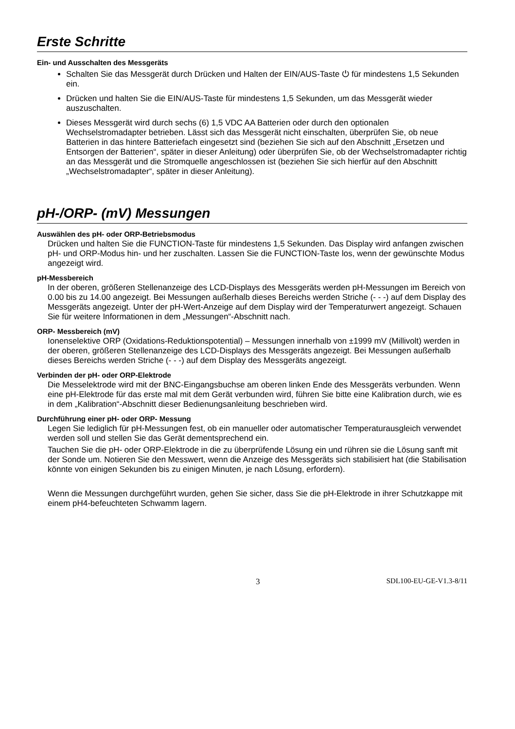Erste Schritte
Ein- und Ausschalten des Messgeräts
Schalten Sie das Messgerät durch Drücken und Halten der EIN/AUS-Taste ⏻ für mindestens 1,5 Sekunden ein.
Drücken und halten Sie die EIN/AUS-Taste für mindestens 1,5 Sekunden, um das Messgerät wieder auszuschalten.
Dieses Messgerät wird durch sechs (6) 1,5 VDC AA Batterien oder durch den optionalen Wechselstromadapter betrieben. Lässt sich das Messgerät nicht einschalten, überprüfen Sie, ob neue Batterien in das hintere Batteriefach eingesetzt sind (beziehen Sie sich auf den Abschnitt „Ersetzen und Entsorgen der Batterien“, später in dieser Anleitung) oder überprüfen Sie, ob der Wechselstromadapter richtig an das Messgerät und die Stromquelle angeschlossen ist (beziehen Sie sich hierfür auf den Abschnitt „Wechselstromadapter“, später in dieser Anleitung).
pH-/ORP- (mV) Messungen
Auswählen des pH- oder ORP-Betriebsmodus
Drücken und halten Sie die FUNCTION-Taste für mindestens 1,5 Sekunden. Das Display wird anfangen zwischen pH- und ORP-Modus hin- und her zuschalten. Lassen Sie die FUNCTION-Taste los, wenn der gewünschte Modus angezeigt wird.
pH-Messbereich
In der oberen, größeren Stellenanzeige des LCD-Displays des Messgeräts werden pH-Messungen im Bereich von 0.00 bis zu 14.00 angezeigt. Bei Messungen außerhalb dieses Bereichs werden Striche (- - -) auf dem Display des Messgeräts angezeigt. Unter der pH-Wert-Anzeige auf dem Display wird der Temperaturwert angezeigt. Schauen Sie für weitere Informationen in dem „Messungen“-Abschnitt nach.
ORP- Messbereich (mV)
Ionenselektive ORP (Oxidations-Reduktionspotential) – Messungen innerhalb von ±1999 mV (Millivolt) werden in der oberen, größeren Stellenanzeige des LCD-Displays des Messgeräts angezeigt. Bei Messungen außerhalb dieses Bereichs werden Striche (- - -) auf dem Display des Messgeräts angezeigt.
Verbinden der pH- oder ORP-Elektrode
Die Messelektrode wird mit der BNC-Eingangsbuchse am oberen linken Ende des Messgeräts verbunden. Wenn eine pH-Elektrode für das erste mal mit dem Gerät verbunden wird, führen Sie bitte eine Kalibration durch, wie es in dem „Kalibration“-Abschnitt dieser Bedienungsanleitung beschrieben wird.
Durchführung einer pH- oder ORP- Messung
Legen Sie lediglich für pH-Messungen fest, ob ein manueller oder automatischer Temperaturausgleich verwendet werden soll und stellen Sie das Gerät dementsprechend ein.
Tauchen Sie die pH- oder ORP-Elektrode in die zu überprüfende Lösung ein und rühren sie die Lösung sanft mit der Sonde um. Notieren Sie den Messwert, wenn die Anzeige des Messgeräts sich stabilisiert hat (die Stabilisation könnte von einigen Sekunden bis zu einigen Minuten, je nach Lösung, erfordern).
Wenn die Messungen durchgeführt wurden, gehen Sie sicher, dass Sie die pH-Elektrode in ihrer Schutzkappe mit einem pH4-befeuchteten Schwamm lagern.
3 SDL100-EU-GE-V1.3-8/11